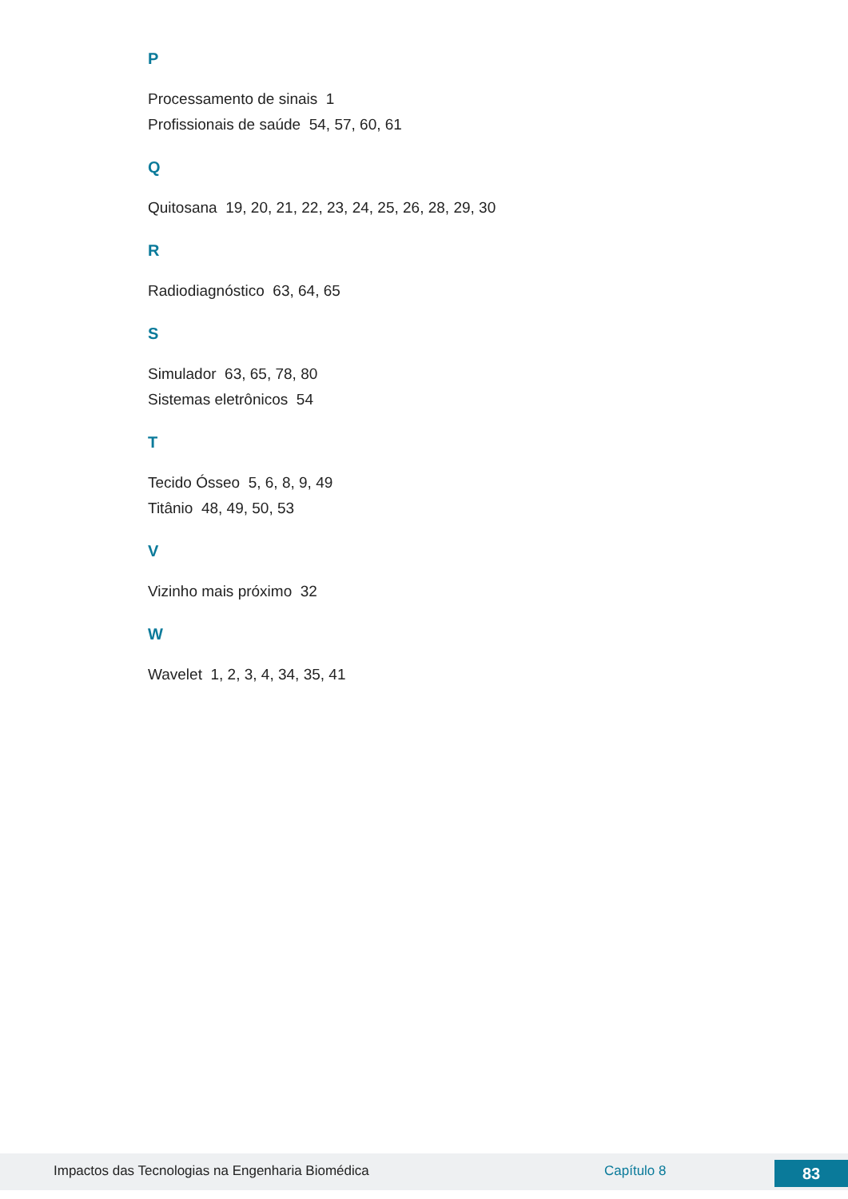P
Processamento de sinais 1
Profissionais de saúde 54, 57, 60, 61
Q
Quitosana 19, 20, 21, 22, 23, 24, 25, 26, 28, 29, 30
R
Radiodiagnóstico 63, 64, 65
S
Simulador 63, 65, 78, 80
Sistemas eletrônicos 54
T
Tecido Ósseo 5, 6, 8, 9, 49
Titânio 48, 49, 50, 53
V
Vizinho mais próximo 32
W
Wavelet 1, 2, 3, 4, 34, 35, 41
Impactos das Tecnologias na Engenharia Biomédica Capítulo 8 83